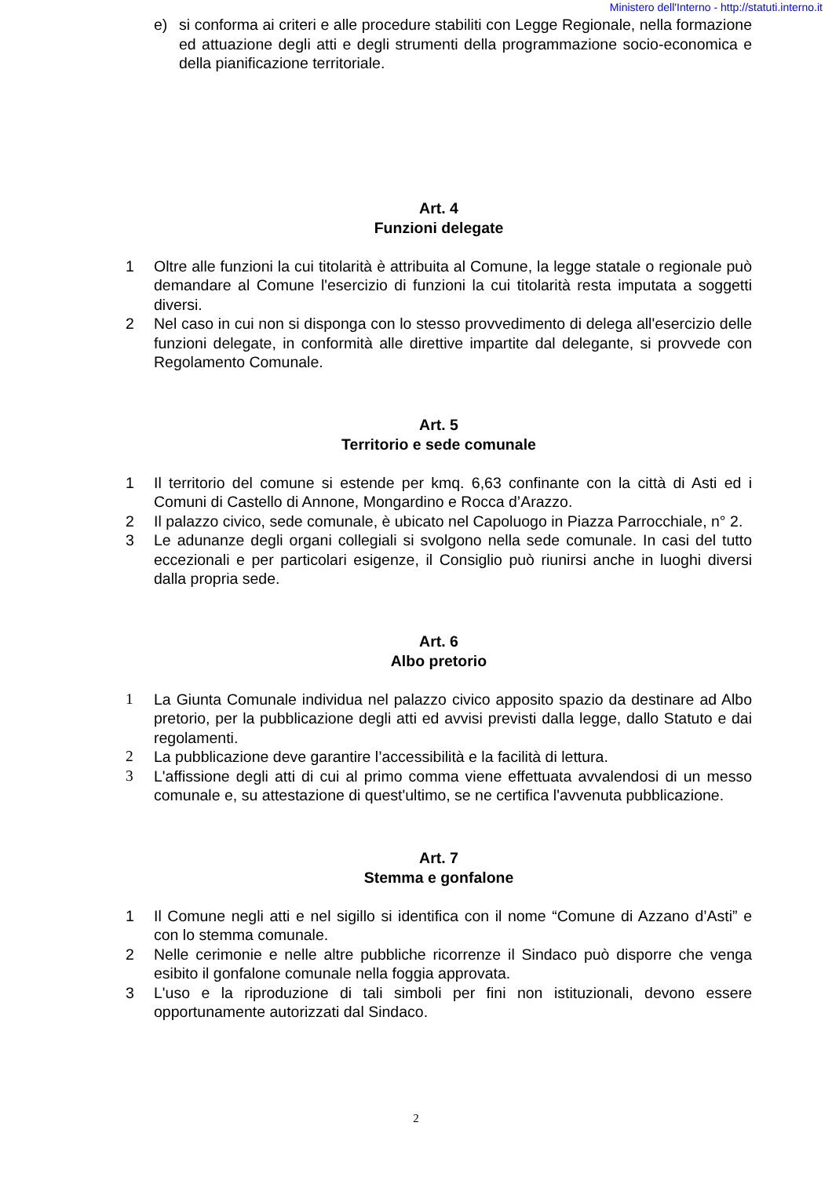Ministero dell'Interno - http://statuti.interno.it
e) si conforma ai criteri e alle procedure stabiliti con Legge Regionale, nella formazione ed attuazione degli atti e degli strumenti della programmazione socio-economica e della pianificazione territoriale.
Art. 4
Funzioni delegate
1 Oltre alle funzioni la cui titolarità è attribuita al Comune, la legge statale o regionale può demandare al Comune l'esercizio di funzioni la cui titolarità resta imputata a soggetti diversi.
2 Nel caso in cui non si disponga con lo stesso provvedimento di delega all'esercizio delle funzioni delegate, in conformità alle direttive impartite dal delegante, si provvede con Regolamento Comunale.
Art. 5
Territorio e sede comunale
1 Il territorio del comune si estende per kmq. 6,63 confinante con la città di Asti ed i Comuni di Castello di Annone, Mongardino e Rocca d’Arazzo.
2 Il palazzo civico, sede comunale, è ubicato nel Capoluogo in Piazza Parrocchiale, n° 2.
3 Le adunanze degli organi collegiali si svolgono nella sede comunale. In casi del tutto eccezionali e per particolari esigenze, il Consiglio può riunirsi anche in luoghi diversi dalla propria sede.
Art. 6
Albo pretorio
1 La Giunta Comunale individua nel palazzo civico apposito spazio da destinare ad Albo pretorio, per la pubblicazione degli atti ed avvisi previsti dalla legge, dallo Statuto e dai regolamenti.
2 La pubblicazione deve garantire l’accessibilità e la facilità di lettura.
3 L'affissione degli atti di cui al primo comma viene effettuata avvalendosi di un messo comunale e, su attestazione di quest'ultimo, se ne certifica l'avvenuta pubblicazione.
Art. 7
Stemma e gonfalone
1 Il Comune negli atti e nel sigillo si identifica con il nome “Comune di Azzano d’Asti” e con lo stemma comunale.
2 Nelle cerimonie e nelle altre pubbliche ricorrenze il Sindaco può disporre che venga esibito il gonfalone comunale nella foggia approvata.
3 L'uso e la riproduzione di tali simboli per fini non istituzionali, devono essere opportunamente autorizzati dal Sindaco.
2